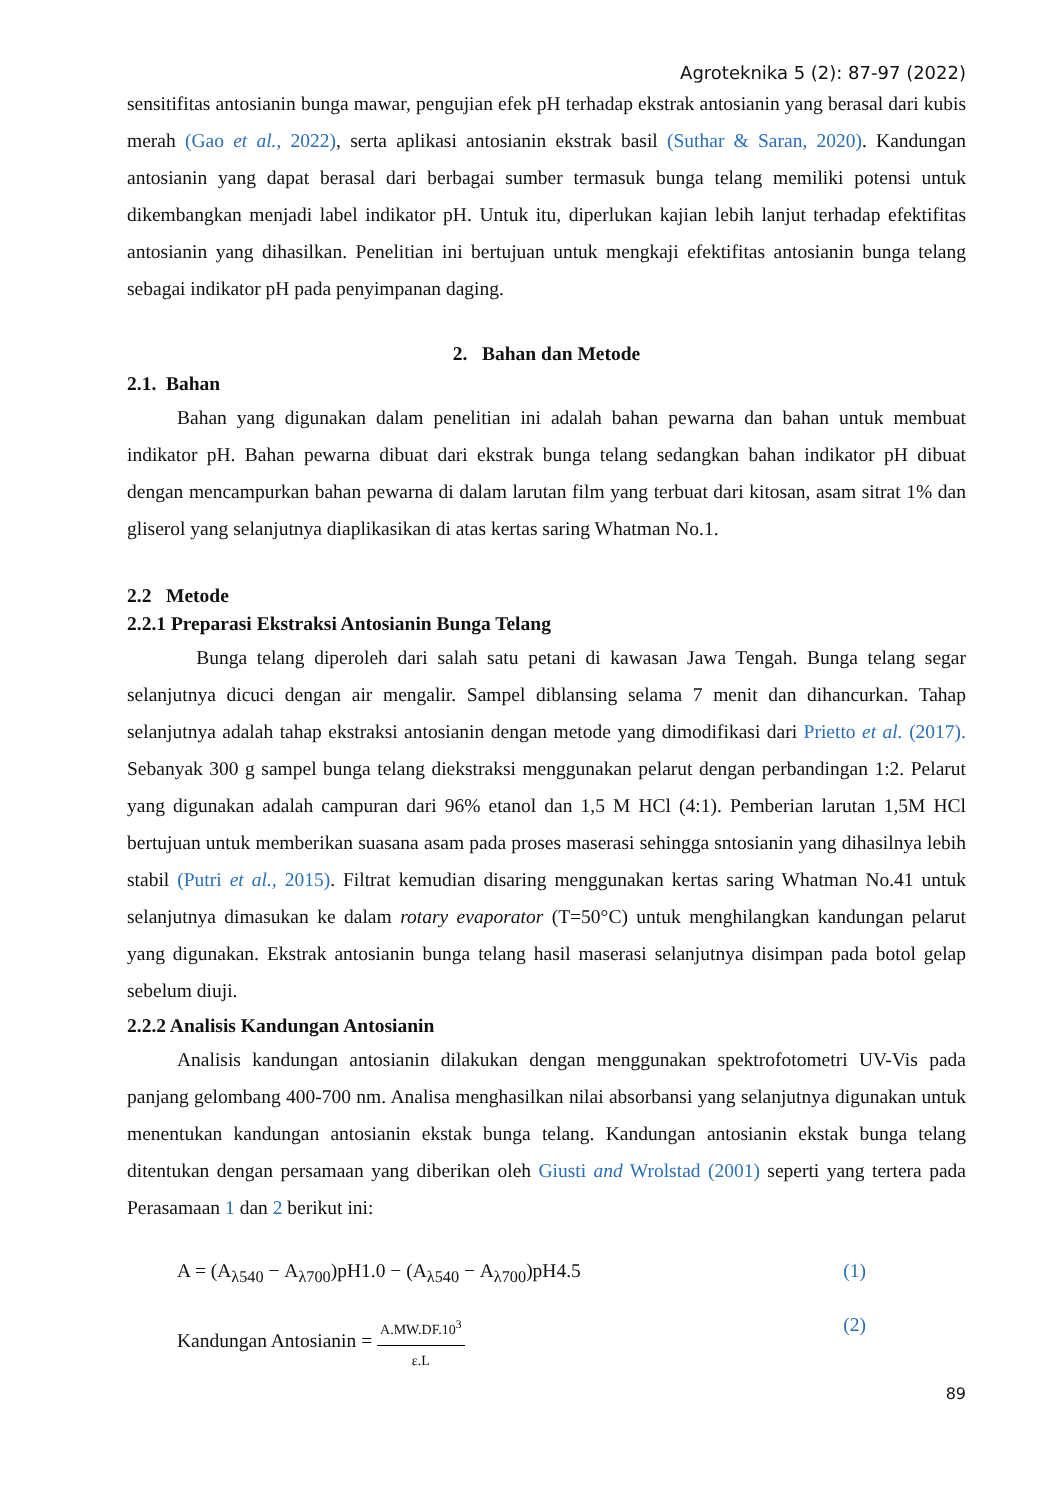Agroteknika 5 (2): 87-97 (2022)
sensitifitas antosianin bunga mawar, pengujian efek pH terhadap ekstrak antosianin yang berasal dari kubis merah (Gao et al., 2022), serta aplikasi antosianin ekstrak basil (Suthar & Saran, 2020). Kandungan antosianin yang dapat berasal dari berbagai sumber termasuk bunga telang memiliki potensi untuk dikembangkan menjadi label indikator pH. Untuk itu, diperlukan kajian lebih lanjut terhadap efektifitas antosianin yang dihasilkan. Penelitian ini bertujuan untuk mengkaji efektifitas antosianin bunga telang sebagai indikator pH pada penyimpanan daging.
2. Bahan dan Metode
2.1. Bahan
Bahan yang digunakan dalam penelitian ini adalah bahan pewarna dan bahan untuk membuat indikator pH. Bahan pewarna dibuat dari ekstrak bunga telang sedangkan bahan indikator pH dibuat dengan mencampurkan bahan pewarna di dalam larutan film yang terbuat dari kitosan, asam sitrat 1% dan gliserol yang selanjutnya diaplikasikan di atas kertas saring Whatman No.1.
2.2 Metode
2.2.1 Preparasi Ekstraksi Antosianin Bunga Telang
Bunga telang diperoleh dari salah satu petani di kawasan Jawa Tengah. Bunga telang segar selanjutnya dicuci dengan air mengalir. Sampel diblansing selama 7 menit dan dihancurkan. Tahap selanjutnya adalah tahap ekstraksi antosianin dengan metode yang dimodifikasi dari Prietto et al. (2017). Sebanyak 300 g sampel bunga telang diekstraksi menggunakan pelarut dengan perbandingan 1:2. Pelarut yang digunakan adalah campuran dari 96% etanol dan 1,5 M HCl (4:1). Pemberian larutan 1,5M HCl bertujuan untuk memberikan suasana asam pada proses maserasi sehingga sntosianin yang dihasilnya lebih stabil (Putri et al., 2015). Filtrat kemudian disaring menggunakan kertas saring Whatman No.41 untuk selanjutnya dimasukan ke dalam rotary evaporator (T=50°C) untuk menghilangkan kandungan pelarut yang digunakan. Ekstrak antosianin bunga telang hasil maserasi selanjutnya disimpan pada botol gelap sebelum diuji.
2.2.2 Analisis Kandungan Antosianin
Analisis kandungan antosianin dilakukan dengan menggunakan spektrofotometri UV-Vis pada panjang gelombang 400-700 nm. Analisa menghasilkan nilai absorbansi yang selanjutnya digunakan untuk menentukan kandungan antosianin ekstak bunga telang. Kandungan antosianin ekstak bunga telang ditentukan dengan persamaan yang diberikan oleh Giusti and Wrolstad (2001) seperti yang tertera pada Perasamaan 1 dan 2 berikut ini:
A = (A<sub>λ540</sub> − A<sub>λ700</sub>)pH1.0 − (A<sub>λ540</sub> − A<sub>λ700</sub>)pH4.5 (1)
Kandungan Antosianin = A.MW.DF.10<sup>3</sup> ε.L (2)
89